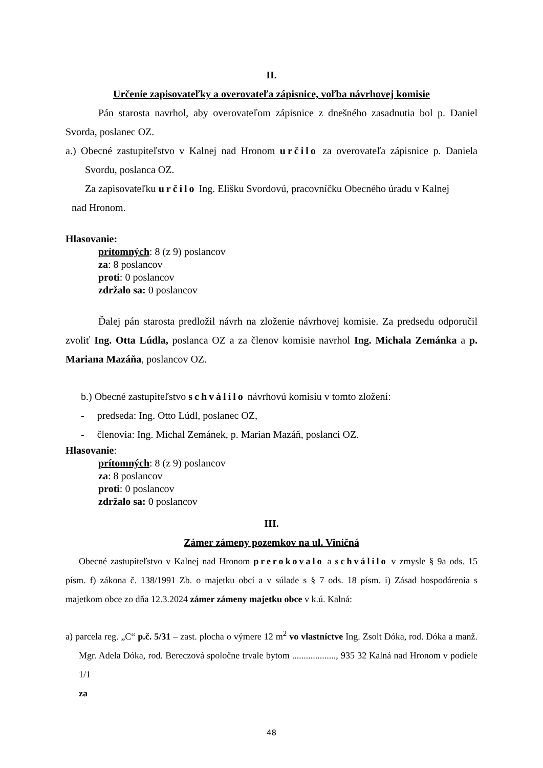II.
Určenie zapisovateľky a overovateľa zápisnice, voľba návrhovej komisie
Pán starosta navrhol, aby overovateľom zápisnice z dnešného zasadnutia bol p. Daniel Svorda, poslanec OZ.
a.) Obecné zastupiteľstvo v Kalnej nad Hronom určilo za overovateľa zápisnice p. Daniela Svordu, poslanca OZ.
Za zapisovateľku určilo Ing. Elišku Svordovú, pracovníčku Obecného úradu v Kalnej
nad Hronom.
Hlasovanie:
prítomných: 8 (z 9) poslancov
za: 8 poslancov
proti: 0 poslancov
zdržalo sa: 0 poslancov
Ďalej pán starosta predložil návrh na zloženie návrhovej komisie. Za predsedu odporučil zvoliť Ing. Otta Lúdla, poslanca OZ a za členov komisie navrhol Ing. Michala Zemánka a p. Mariana Mazáňa, poslancov OZ.
b.) Obecné zastupiteľstvo schválilo návrhovú komisiu v tomto zložení:
- predseda: Ing. Otto Lúdl, poslanec OZ,
- členovia: Ing. Michal Zemánek, p. Marian Mazáň, poslanci OZ.
Hlasovanie:
prítomných: 8 (z 9) poslancov
za: 8 poslancov
proti: 0 poslancov
zdržalo sa: 0 poslancov
III.
Zámer zámeny pozemkov na ul. Viničná
Obecné zastupiteľstvo v Kalnej nad Hronom prerokovalo a schválilo v zmysle § 9a ods. 15 písm. f) zákona č. 138/1991 Zb. o majetku obcí a v súlade s § 7 ods. 18 písm. i) Zásad hospodárenia s majetkom obce zo dňa 12.3.2024 zámer zámeny majetku obce v k.ú. Kalná:
a) parcela reg. „C“ p.č. 5/31 – zast. plocha o výmere 12 m<sup>2</sup> vo vlastníctve Ing. Zsolt Dóka, rod. Dóka a manž. Mgr. Adela Dóka, rod. Bereczová spoločne trvale bytom ..................., 935 32 Kalná nad Hronom v podiele 1/1
za
48